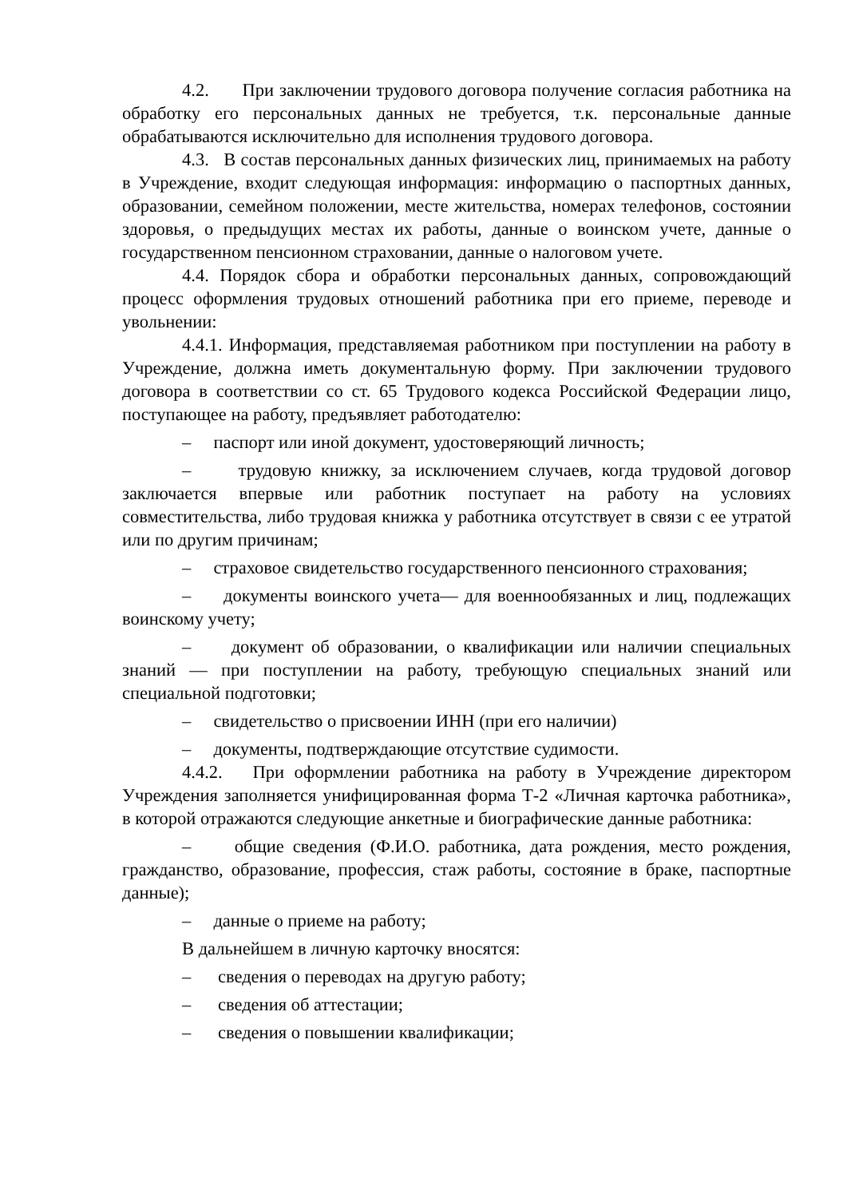4.2. При заключении трудового договора получение согласия работника на обработку его персональных данных не требуется, т.к. персональные данные обрабатываются исключительно для исполнения трудового договора.
4.3. В состав персональных данных физических лиц, принимаемых на работу в Учреждение, входит следующая информация: информацию о паспортных данных, образовании, семейном положении, месте жительства, номерах телефонов, состоянии здоровья, о предыдущих местах их работы, данные о воинском учете, данные о государственном пенсионном страховании, данные о налоговом учете.
4.4. Порядок сбора и обработки персональных данных, сопровождающий процесс оформления трудовых отношений работника при его приеме, переводе и увольнении:
4.4.1. Информация, представляемая работником при поступлении на работу в Учреждение, должна иметь документальную форму. При заключении трудового договора в соответствии со ст. 65 Трудового кодекса Российской Федерации лицо, поступающее на работу, предъявляет работодателю:
– паспорт или иной документ, удостоверяющий личность;
– трудовую книжку, за исключением случаев, когда трудовой договор заключается впервые или работник поступает на работу на условиях совместительства, либо трудовая книжка у работника отсутствует в связи с ее утратой или по другим причинам;
– страховое свидетельство государственного пенсионного страхования;
– документы воинского учета— для военнообязанных и лиц, подлежащих воинскому учету;
– документ об образовании, о квалификации или наличии специальных знаний — при поступлении на работу, требующую специальных знаний или специальной подготовки;
– свидетельство о присвоении ИНН (при его наличии)
– документы, подтверждающие отсутствие судимости.
4.4.2. При оформлении работника на работу в Учреждение директором Учреждения заполняется унифицированная форма Т-2 «Личная карточка работника», в которой отражаются следующие анкетные и биографические данные работника:
– общие сведения (Ф.И.О. работника, дата рождения, место рождения, гражданство, образование, профессия, стаж работы, состояние в браке, паспортные данные);
– данные о приеме на работу;
В дальнейшем в личную карточку вносятся:
– сведения о переводах на другую работу;
– сведения об аттестации;
– сведения о повышении квалификации;